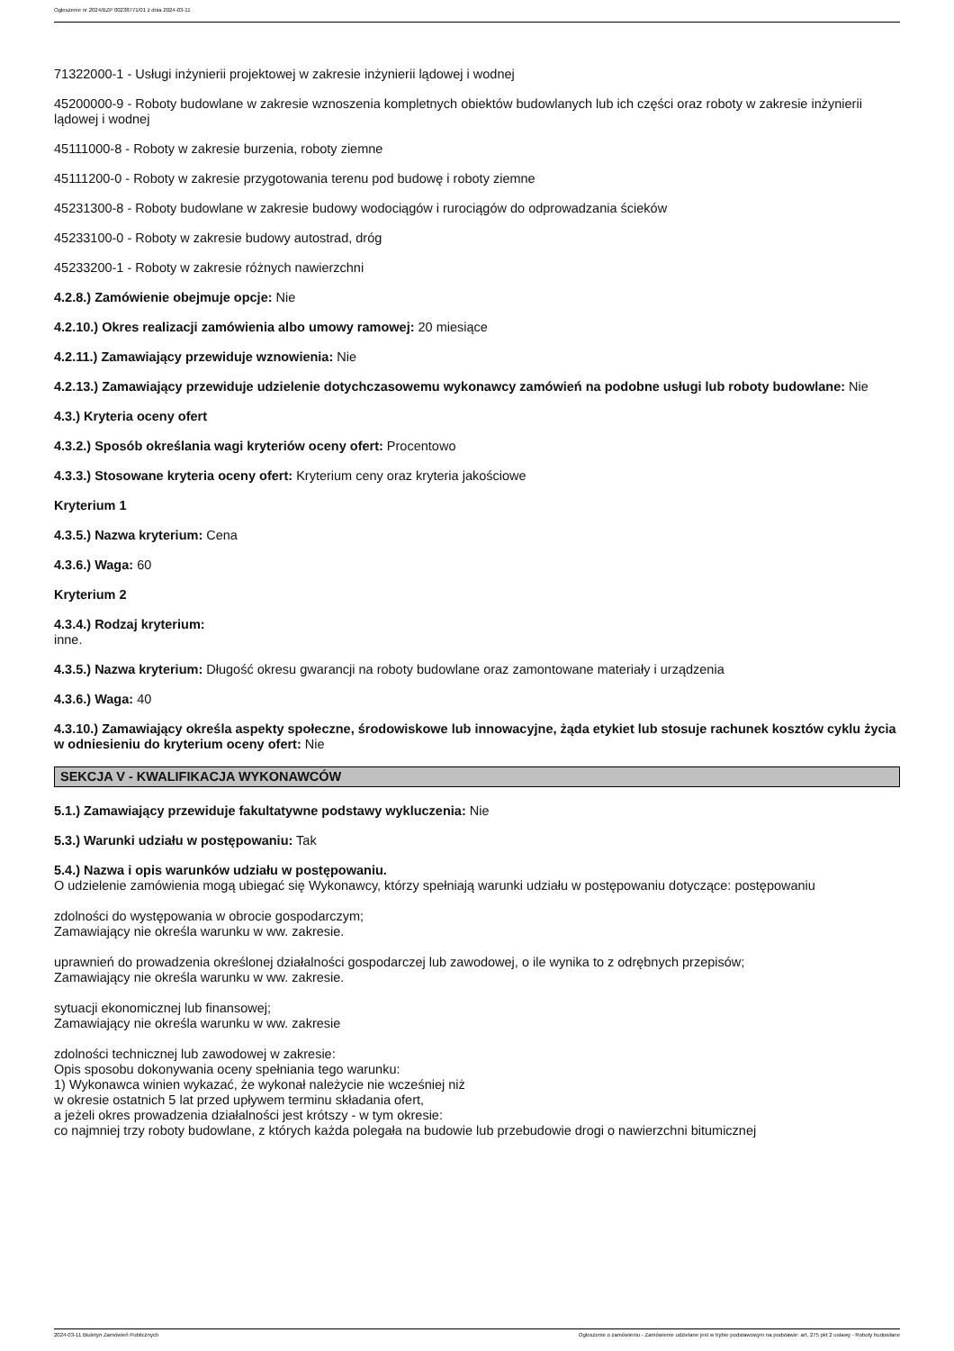Ogłoszenie nr 2024/BZP 00238771/01 z dnia 2024-03-11
71322000-1 - Usługi inżynierii projektowej w zakresie inżynierii lądowej i wodnej
45200000-9 - Roboty budowlane w zakresie wznoszenia kompletnych obiektów budowlanych lub ich części oraz roboty w zakresie inżynierii lądowej i wodnej
45111000-8 - Roboty w zakresie burzenia, roboty ziemne
45111200-0 - Roboty w zakresie przygotowania terenu pod budowę i roboty ziemne
45231300-8 - Roboty budowlane w zakresie budowy wodociągów i rurociągów do odprowadzania ścieków
45233100-0 - Roboty w zakresie budowy autostrad, dróg
45233200-1 - Roboty w zakresie różnych nawierzchni
4.2.8.) Zamówienie obejmuje opcje: Nie
4.2.10.) Okres realizacji zamówienia albo umowy ramowej: 20 miesiące
4.2.11.) Zamawiający przewiduje wznowienia: Nie
4.2.13.) Zamawiający przewiduje udzielenie dotychczasowemu wykonawcy zamówień na podobne usługi lub roboty budowlane: Nie
4.3.) Kryteria oceny ofert
4.3.2.) Sposób określania wagi kryteriów oceny ofert: Procentowo
4.3.3.) Stosowane kryteria oceny ofert: Kryterium ceny oraz kryteria jakościowe
Kryterium 1
4.3.5.) Nazwa kryterium: Cena
4.3.6.) Waga: 60
Kryterium 2
4.3.4.) Rodzaj kryterium:
inne.
4.3.5.) Nazwa kryterium: Długość okresu gwarancji na roboty budowlane oraz zamontowane materiały i urządzenia
4.3.6.) Waga: 40
4.3.10.) Zamawiający określa aspekty społeczne, środowiskowe lub innowacyjne, żąda etykiet lub stosuje rachunek kosztów cyklu życia w odniesieniu do kryterium oceny ofert: Nie
SEKCJA V - KWALIFIKACJA WYKONAWCÓW
5.1.) Zamawiający przewiduje fakultatywne podstawy wykluczenia: Nie
5.3.) Warunki udziału w postępowaniu: Tak
5.4.) Nazwa i opis warunków udziału w postępowaniu.
O udzielenie zamówienia mogą ubiegać się Wykonawcy, którzy spełniają warunki udziału w postępowaniu dotyczące: postępowaniu
zdolności do występowania w obrocie gospodarczym;
Zamawiający nie określa warunku w ww. zakresie.
uprawnień do prowadzenia określonej działalności gospodarczej lub zawodowej, o ile wynika to z odrębnych przepisów;
Zamawiający nie określa warunku w ww. zakresie.
sytuacji ekonomicznej lub finansowej;
Zamawiający nie określa warunku w ww. zakresie
zdolności technicznej lub zawodowej w zakresie:
Opis sposobu dokonywania oceny spełniania tego warunku:
1) Wykonawca winien wykazać, że wykonał należycie nie wcześniej niż
w okresie ostatnich 5 lat przed upływem terminu składania ofert,
a jeżeli okres prowadzenia działalności jest krótszy - w tym okresie:
co najmniej trzy roboty budowlane, z których każda polegała na budowie lub przebudowie drogi o nawierzchni bitumicznej
2024-03-11 Biuletyn Zamówień Publicznych Ogłoszenie o zamówieniu - Zamówienie udzielane jest w trybie podstawowym na podstawie: art. 275 pkt 2 ustawy - Roboty budowlane